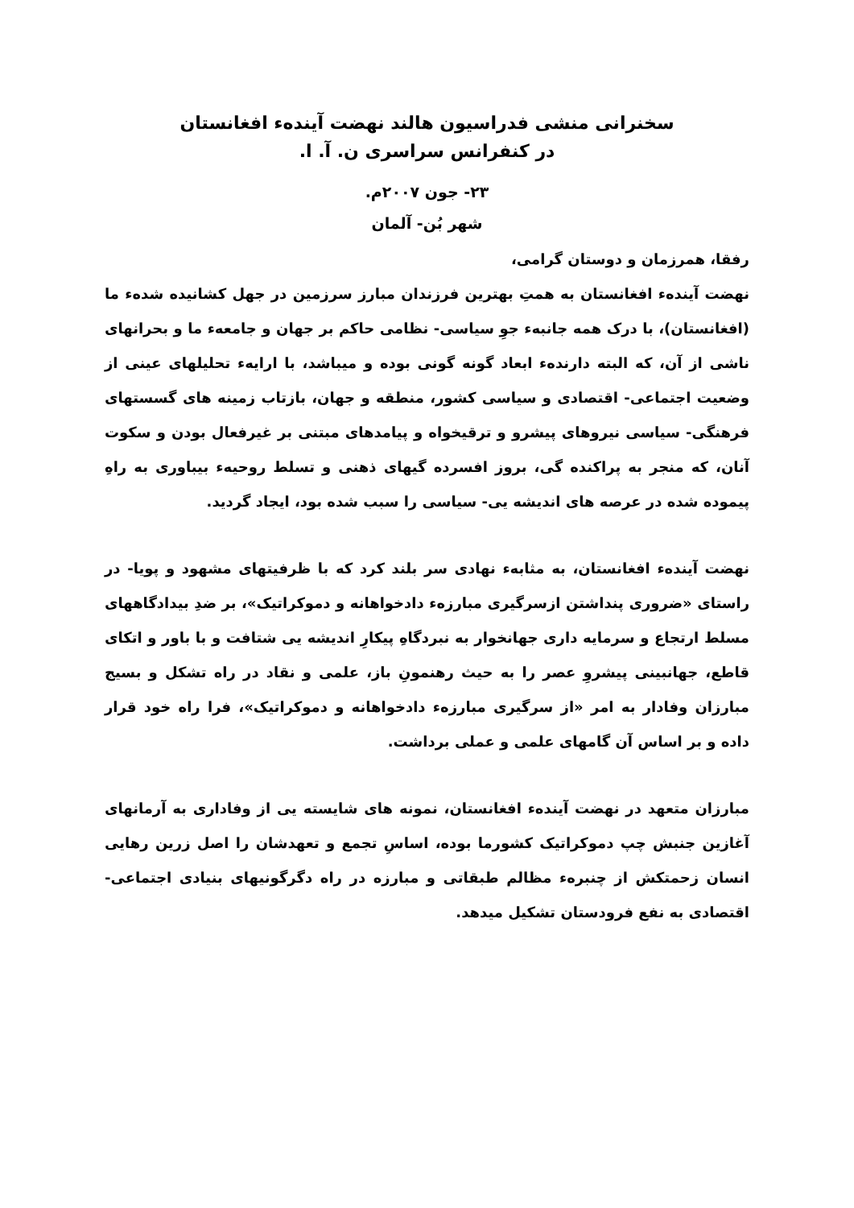سخنرانی منشی فدراسیون هالند نهضت آینده‌ء افغانستان
در کنفرانس سراسری ن. آ. ا.
۲۳- جون ۲۰۰۷م.
شهر بُن- آلمان
رفقا، همرزمان و دوستان گرامی،
نهضت آینده‌ء افغانستان به همتِ بهترین فرزندان مبارز سرزمین در جهل کشانیده شده‌ء ما (افغانستان)، با درک همه جانبه‌ء جوِ سیاسی- نظامی حاکم بر جهان و جامعه‌ء ما و بحرانهای ناشی از آن، که البته دارنده‌ء ابعاد گونه گونی بوده و میباشد، با ارایه‌ء تحلیلهای عینی از وضعیت اجتماعی- اقتصادی و سیاسی کشور، منطقه و جهان، بازتاب زمینه های گسستهای فرهنگی- سیاسی نیروهای پیشرو و ترقیخواه و پیامدهای مبتنی بر غیرفعال بودن و سکوت آنان، که منجر به پراکنده گی، بروز افسرده گیهای ذهنی و تسلط روحیه‌ء بیباوری به راهِ پیموده شده در عرصه های اندیشه یی- سیاسی را سبب شده بود، ایجاد گردید.
نهضت آینده‌ء افغانستان، به مثابه‌ء نهادی سر بلند کرد که با ظرفیتهای مشهود و پویا- در راستای «ضروری پنداشتن ازسرگیری مبارزه‌ء دادخواهانه و دموکراتیک»، بر ضدِ بیدادگاههای مسلط ارتجاع و سرمایه داری جهانخوار به نبردگاهِ پیکارِ اندیشه یی شتافت و با باور و اتکای قاطع، جهانبینی پیشروِ عصر را به حیث رهنمونِ باز، علمی و نقاد در راه تشکل و بسیج مبارزان وفادار به امر «از سرگیری مبارزه‌ء دادخواهانه و دموکراتیک»، فرا راه خود قرار داده و بر اساس آن گامهای علمی و عملی برداشت.
مبارزان متعهد در نهضت آینده‌ء افغانستان، نمونه های شایسته یی از وفاداری به آرمانهای آغازین جنبش چپ دموکراتیک کشورما بوده، اساسِ تجمع و تعهدشان را اصل زرین رهایی انسان زحمتکش از چنبره‌ء مظالم طبقاتی و مبارزه در راه دگرگونیهای بنیادی اجتماعی- اقتصادی به نفع فرودستان تشکیل میدهد.